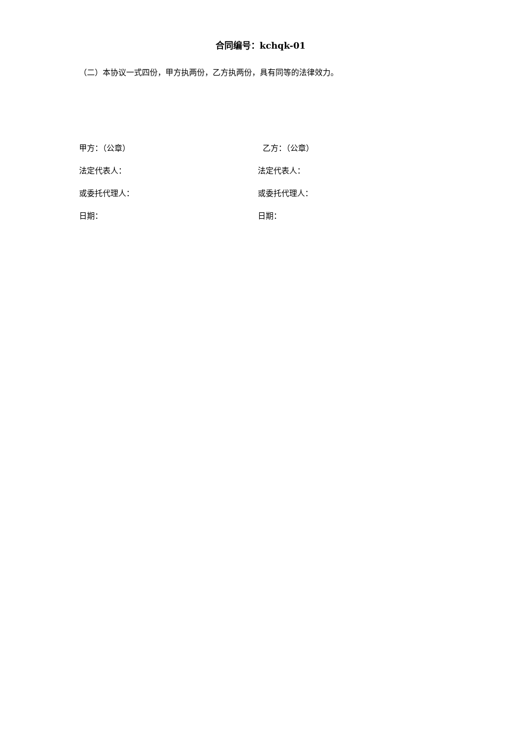合同编号：kchqk-01
（二）本协议一式四份，甲方执两份，乙方执两份，具有同等的法律效力。
甲方：（公章）
乙方：（公章）
法定代表人：
法定代表人：
或委托代理人：
或委托代理人：
日期：
日期：